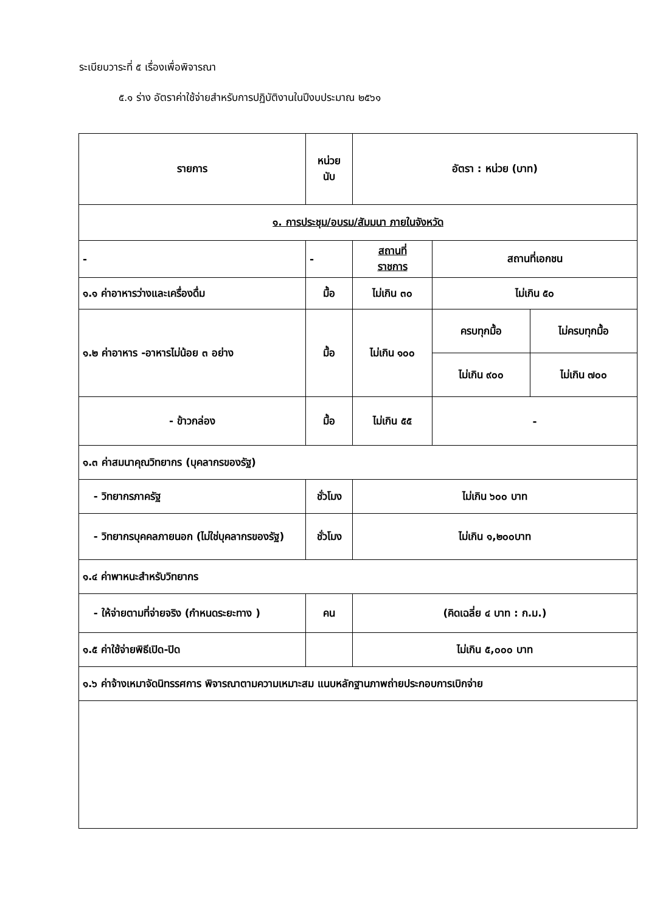ระเบียบวาระที่ ๕ เรื่องเพื่อพิจารณา
๕.๑ ร่าง อัตราค่าใช้จ่ายสำหรับการปฏิบัติงานในปีงบประมาณ ๒๕๖๑
| รายการ | หน่วย นับ | อัตรา : หน่วย (บาท) | | |
| --- | --- | --- | --- | --- |
| ๑. การประชุม/อบรม/สัมมนา ภายในจังหวัด | | | | |
| - | - | สถานที่ ราชการ | สถานที่เอกชน | |
| ๑.๑ ค่าอาหารว่างและเครื่องดื่ม | มื้อ | ไม่เกิน ๓๐ | ไม่เกิน ๕๐ | |
| ๑.๒ ค่าอาหาร -อาหารไม่น้อย ๓ อย่าง | มื้อ | ไม่เกิน ๑๐๐ | ครบทุกมื้อ | ไม่ครบทุกมื้อ |
| | | | ไม่เกิน ๙๐๐ | ไม่เกิน ๗๐๐ |
| - ข้าวกล่อง | มื้อ | ไม่เกิน ๕๕ | - | |
| ๑.๓ ค่าสมนาคุณวิทยากร (บุคลากรของรัฐ) | | | | |
| - วิทยากรภาครัฐ | ชั่วโมง | ไม่เกิน ๖๐๐ บาท | | |
| - วิทยากรบุคคลภายนอก (ไม่ใช่บุคลากรของรัฐ) | ชั่วโมง | ไม่เกิน ๑,๒๐๐บาท | | |
| ๑.๔ ค่าพาหนะสำหรับวิทยากร | | | | |
| - ให้จ่ายตามที่จ่ายจริง (กำหนดระยะทาง ) | คน | (คิดเฉลี่ย ๔ บาท : ก.ม.) | | |
| ๑.๕ ค่าใช้จ่ายพิธีเปิด-ปิด | | ไม่เกิน ๕,๐๐๐ บาท | | |
| ๑.๖ ค่าจ้างเหมาจัดนิทรรศการ พิจารณาตามความเหมาะสม แนบหลักฐานภาพถ่ายประกอบการเบิกจ่าย | | | | |